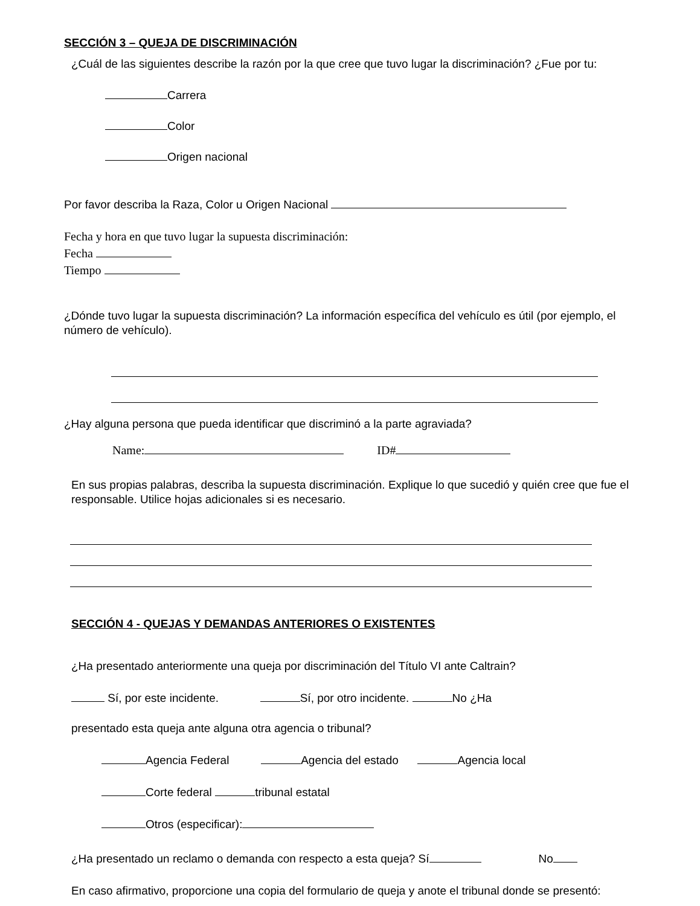SECCIÓN 3 – QUEJA DE DISCRIMINACIÓN
¿Cuál de las siguientes describe la razón por la que cree que tuvo lugar la discriminación? ¿Fue por tu:
Carrera
Color
Origen nacional
Por favor describa la Raza, Color u Origen Nacional
Fecha y hora en que tuvo lugar la supuesta discriminación:
Fecha
Tiempo
¿Dónde tuvo lugar la supuesta discriminación? La información específica del vehículo es útil (por ejemplo, el número de vehículo).
¿Hay alguna persona que pueda identificar que discriminó a la parte agraviada?
Name: ID#
En sus propias palabras, describa la supuesta discriminación. Explique lo que sucedió y quién cree que fue el responsable. Utilice hojas adicionales si es necesario.
SECCIÓN 4 - QUEJAS Y DEMANDAS ANTERIORES O EXISTENTES
¿Ha presentado anteriormente una queja por discriminación del Título VI ante Caltrain?
Sí, por este incidente. Sí, por otro incidente. No ¿Ha
presentado esta queja ante alguna otra agencia o tribunal?
Agencia Federal Agencia del estado Agencia local
Corte federal tribunal estatal
Otros (especificar):
¿Ha presentado un reclamo o demanda con respecto a esta queja? Sí No
En caso afirmativo, proporcione una copia del formulario de queja y anote el tribunal donde se presentó: